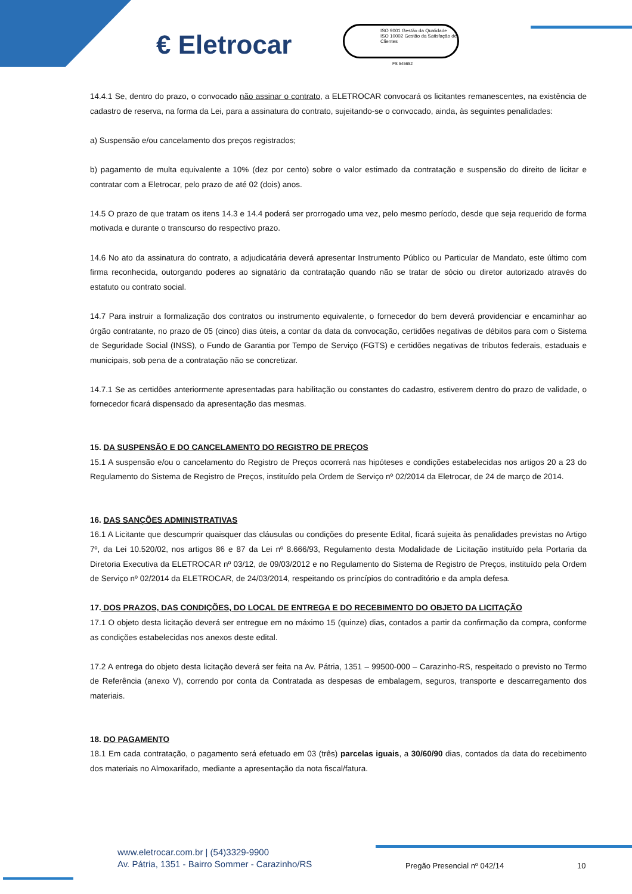€ Eletrocar
ISO 9001 Gestão da Qualidade ISO 10002 Gestão da Satisfação de Clientes
FS 545652
14.4.1 Se, dentro do prazo, o convocado não assinar o contrato, a ELETROCAR convocará os licitantes remanescentes, na existência de cadastro de reserva, na forma da Lei, para a assinatura do contrato, sujeitando-se o convocado, ainda, às seguintes penalidades:
a) Suspensão e/ou cancelamento dos preços registrados;
b) pagamento de multa equivalente a 10% (dez por cento) sobre o valor estimado da contratação e suspensão do direito de licitar e contratar com a Eletrocar, pelo prazo de até 02 (dois) anos.
14.5 O prazo de que tratam os itens 14.3 e 14.4 poderá ser prorrogado uma vez, pelo mesmo período, desde que seja requerido de forma motivada e durante o transcurso do respectivo prazo.
14.6 No ato da assinatura do contrato, a adjudicatária deverá apresentar Instrumento Público ou Particular de Mandato, este último com firma reconhecida, outorgando poderes ao signatário da contratação quando não se tratar de sócio ou diretor autorizado através do estatuto ou contrato social.
14.7 Para instruir a formalização dos contratos ou instrumento equivalente, o fornecedor do bem deverá providenciar e encaminhar ao órgão contratante, no prazo de 05 (cinco) dias úteis, a contar da data da convocação, certidões negativas de débitos para com o Sistema de Seguridade Social (INSS), o Fundo de Garantia por Tempo de Serviço (FGTS) e certidões negativas de tributos federais, estaduais e municipais, sob pena de a contratação não se concretizar.
14.7.1 Se as certidões anteriormente apresentadas para habilitação ou constantes do cadastro, estiverem dentro do prazo de validade, o fornecedor ficará dispensado da apresentação das mesmas.
15. DA SUSPENSÃO E DO CANCELAMENTO DO REGISTRO DE PREÇOS
15.1 A suspensão e/ou o cancelamento do Registro de Preços ocorrerá nas hipóteses e condições estabelecidas nos artigos 20 a 23 do Regulamento do Sistema de Registro de Preços, instituído pela Ordem de Serviço nº 02/2014 da Eletrocar, de 24 de março de 2014.
16. DAS SANÇÕES ADMINISTRATIVAS
16.1 A Licitante que descumprir quaisquer das cláusulas ou condições do presente Edital, ficará sujeita às penalidades previstas no Artigo 7º, da Lei 10.520/02, nos artigos 86 e 87 da Lei nº 8.666/93, Regulamento desta Modalidade de Licitação instituído pela Portaria da Diretoria Executiva da ELETROCAR nº 03/12, de 09/03/2012 e no Regulamento do Sistema de Registro de Preços, instituído pela Ordem de Serviço nº 02/2014 da ELETROCAR, de 24/03/2014, respeitando os princípios do contraditório e da ampla defesa.
17. DOS PRAZOS, DAS CONDIÇÕES, DO LOCAL DE ENTREGA E DO RECEBIMENTO DO OBJETO DA LICITAÇÃO
17.1 O objeto desta licitação deverá ser entregue em no máximo 15 (quinze) dias, contados a partir da confirmação da compra, conforme as condições estabelecidas nos anexos deste edital.
17.2 A entrega do objeto desta licitação deverá ser feita na Av. Pátria, 1351 – 99500-000 – Carazinho-RS, respeitado o previsto no Termo de Referência (anexo V), correndo por conta da Contratada as despesas de embalagem, seguros, transporte e descarregamento dos materiais.
18. DO PAGAMENTO
18.1 Em cada contratação, o pagamento será efetuado em 03 (três) parcelas iguais, a 30/60/90 dias, contados da data do recebimento dos materiais no Almoxarifado, mediante a apresentação da nota fiscal/fatura.
www.eletrocar.com.br | (54)3329-9900
Av. Pátria, 1351 - Bairro Sommer - Carazinho/RS
Pregão Presencial nº 042/14 10